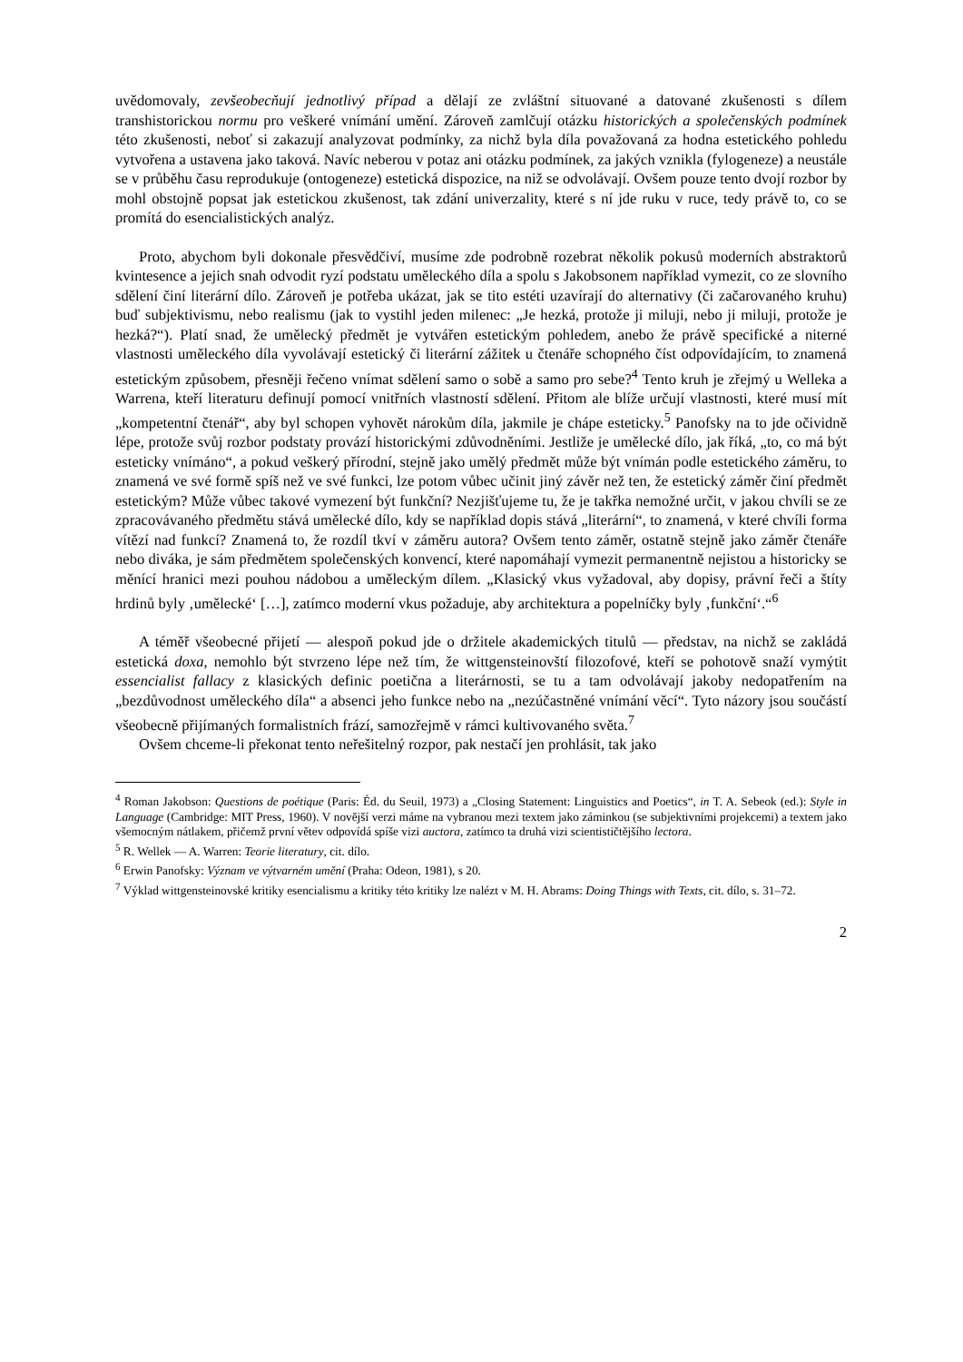uvědomovaly, zevšeobecňují jednotlivý případ a dělají ze zvláštní situované a datované zkušenosti s dílem transhistorickou normu pro veškeré vnímání umění. Zároveň zamlčují otázku historických a společenských podmínek této zkušenosti, neboť si zakazují analyzovat podmínky, za nichž byla díla považovaná za hodna estetického pohledu vytvořena a ustavena jako taková. Navíc neberou v potaz ani otázku podmínek, za jakých vznikla (fylogeneze) a neustále se v průběhu času reprodukuje (ontogeneze) estetická dispozice, na niž se odvolávají. Ovšem pouze tento dvojí rozbor by mohl obstojně popsat jak estetickou zkušenost, tak zdání univerzality, které s ní jde ruku v ruce, tedy právě to, co se promítá do esencialistických analýz.
Proto, abychom byli dokonale přesvědčiví, musíme zde podrobně rozebrat několik pokusů moderních abstraktorů kvintesence a jejich snah odvodit ryzí podstatu uměleckého díla a spolu s Jakobsonem například vymezit, co ze slovního sdělení činí literární dílo. Zároveň je potřeba ukázat, jak se tito estéti uzavírají do alternativy (či začarovaného kruhu) buď subjektivismu, nebo realismu (jak to vystihl jeden milenec: „Je hezká, protože ji miluji, nebo ji miluji, protože je hezká?“). Platí snad, že umělecký předmět je vytvářen estetickým pohledem, anebo že právě specifické a niterné vlastnosti uměleckého díla vyvolávají estetický či literární zážitek u čtenáře schopného číst odpovídajícím, to znamená estetickým způsobem, přesněji řečeno vnímat sdělení samo o sobě a samo pro sebe?<sup>4</sup> Tento kruh je zřejmý u Welleka a Warrena, kteří literaturu definují pomocí vnitřních vlastností sdělení. Přitom ale blíže určují vlastnosti, které musí mít „kompetentní čtenář“, aby byl schopen vyhovět nárokům díla, jakmile je chápe esteticky.<sup>5</sup> Panofsky na to jde očividně lépe, protože svůj rozbor podstaty provází historickými zdůvodněními. Jestliže je umělecké dílo, jak říká, „to, co má být esteticky vnímáno“, a pokud veškerý přírodní, stejně jako umělý předmět může být vnímán podle estetického záměru, to znamená ve své formě spíš než ve své funkci, lze potom vůbec učinit jiný závěr než ten, že estetický záměr činí předmět estetickým? Může vůbec takové vymezení být funkční? Nezjišťujeme tu, že je takřka nemožné určit, v jakou chvíli se ze zpracovávaného předmětu stává umělecké dílo, kdy se například dopis stává „literární“, to znamená, v které chvíli forma vítězí nad funkcí? Znamená to, že rozdíl tkví v záměru autora? Ovšem tento záměr, ostatně stejně jako záměr čtenáře nebo diváka, je sám předmětem společenských konvencí, které napomáhají vymezit permanentně nejistou a historicky se měnící hranici mezi pouhou nádobou a uměleckým dílem. „Klasický vkus vyžadoval, aby dopisy, právní řeči a štíty hrdinů byly ‚umělecké‘ […], zatímco moderní vkus požaduje, aby architektura a popelníčky byly ‚funkční‘.“<sup>6</sup>
A téměř všeobecné přijetí — alespoň pokud jde o držitele akademických titulů — představ, na nichž se zakládá estetická doxa, nemohlo být stvrzeno lépe než tím, že wittgensteinovští filozofové, kteří se pohotově snaží vymýtit essencialist fallacy z klasických definic poetična a literárnosti, se tu a tam odvolávají jakoby nedopatřením na „bezdůvodnost uměleckého díla“ a absenci jeho funkce nebo na „nezúčastněné vnímání věcí“. Tyto názory jsou součástí všeobecně přijímaných formalistních frází, samozřejmě v rámci kultivovaného světa.<sup>7</sup>
Ovšem chceme-li překonat tento neřešitelný rozpor, pak nestačí jen prohlásit, tak jako
<sup>4</sup> Roman Jakobson: Questions de poétique (Paris: Éd. du Seuil, 1973) a „Closing Statement: Linguistics and Poetics“, in T. A. Sebeok (ed.): Style in Language (Cambridge: MIT Press, 1960). V novější verzi máme na vybranou mezi textem jako záminkou (se subjektivními projekcemi) a textem jako všemocným nátlakem, přičemž první větev odpovídá spíše vizi auctora, zatímco ta druhá vizi scientističtějšího lectora.
<sup>5</sup> R. Wellek — A. Warren: Teorie literatury, cit. dílo.
<sup>6</sup> Erwin Panofsky: Význam ve výtvarném umění (Praha: Odeon, 1981), s 20.
<sup>7</sup> Výklad wittgensteinovské kritiky esencialismu a kritiky této kritiky lze nalézt v M. H. Abrams: Doing Things with Texts, cit. dílo, s. 31–72.
2